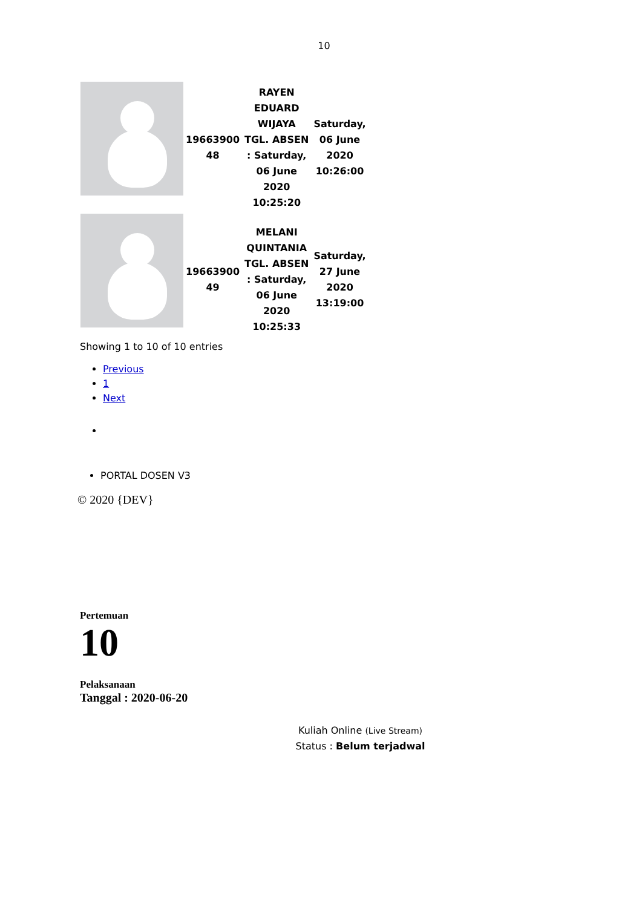10
| | 19663900 48 | RAYEN EDUARD WIJAYA TGL. ABSEN : Saturday, 06 June 2020 10:25:20 | Saturday, 06 June 2020 10:26:00 |
| | 19663900 49 | MELANI QUINTANIA TGL. ABSEN : Saturday, 06 June 2020 10:25:33 | Saturday, 27 June 2020 13:19:00 |
Showing 1 to 10 of 10 entries
Previous
1
Next
PORTAL DOSEN V3
© 2020 {DEV}
Pertemuan
10
Pelaksanaan
Tanggal : 2020-06-20
Kuliah Online (Live Stream)
Status : Belum terjadwal